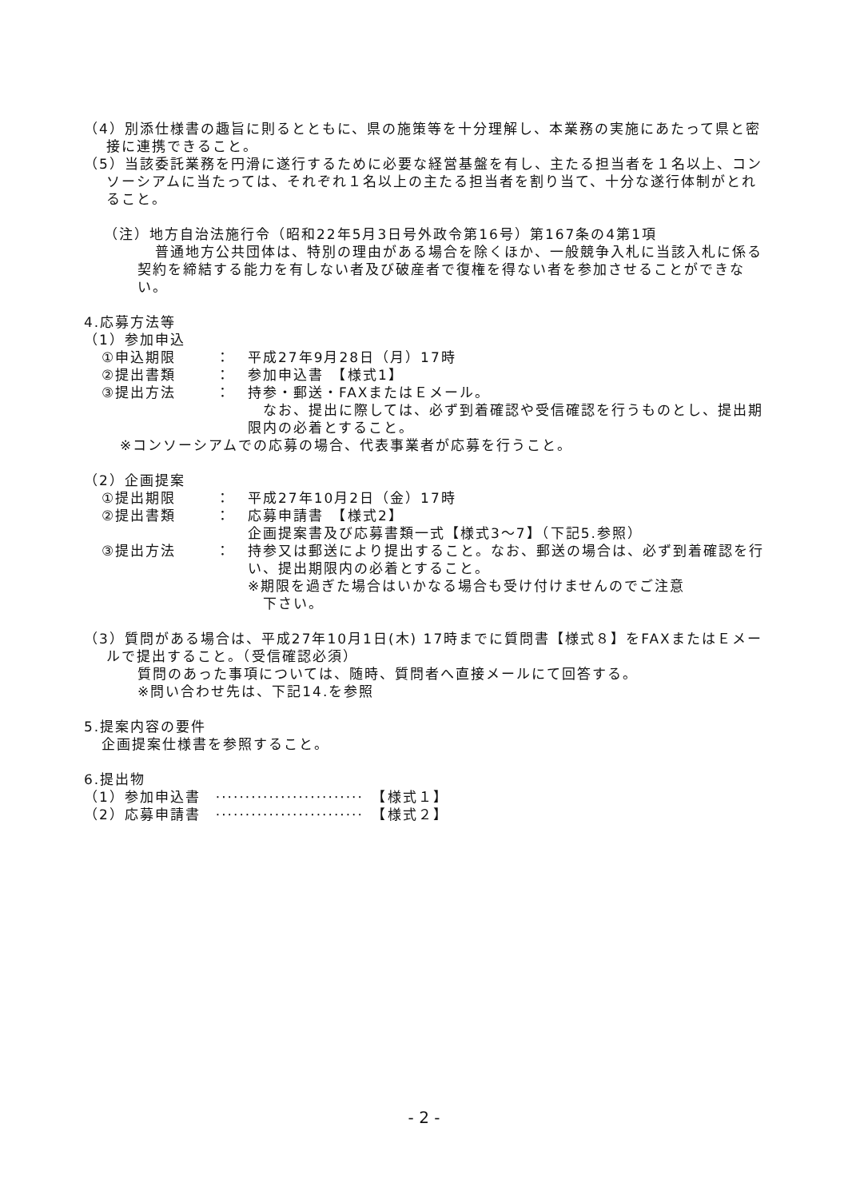（4）別添仕様書の趣旨に則るとともに、県の施策等を十分理解し、本業務の実施にあたって県と密接に連携できること。
（5）当該委託業務を円滑に遂行するために必要な経営基盤を有し、主たる担当者を１名以上、コンソーシアムに当たっては、それぞれ１名以上の主たる担当者を割り当て、十分な遂行体制がとれること。
（注）地方自治法施行令（昭和22年5月3日号外政令第16号）第167条の4第1項
普通地方公共団体は、特別の理由がある場合を除くほか、一般競争入札に当該入札に係る契約を締結する能力を有しない者及び破産者で復権を得ない者を参加させることができない。
4.応募方法等
（1）参加申込
①申込期限 ： 平成27年9月28日（月）17時
②提出書類 ： 参加申込書　【様式1】
③提出方法 ： 持参・郵送・FAXまたはＥメール。
　なお、提出に際しては、必ず到着確認や受信確認を行うものとし、提出期限内の必着とすること。
※コンソーシアムでの応募の場合、代表事業者が応募を行うこと。
（2）企画提案
①提出期限 ： 平成27年10月2日（金）17時
②提出書類 ： 応募申請書　【様式2】
企画提案書及び応募書類一式【様式3～7】（下記5.参照）
③提出方法 ： 持参又は郵送により提出すること。なお、郵送の場合は、必ず到着確認を行い、提出期限内の必着とすること。
※期限を過ぎた場合はいかなる場合も受け付けませんのでご注意
　下さい。
（3）質問がある場合は、平成27年10月1日(木) 17時までに質問書【様式８】をFAXまたはＥメールで提出すること。（受信確認必須）
質問のあった事項については、随時、質問者へ直接メールにて回答する。
※問い合わせ先は、下記14.を参照
5.提案内容の要件
企画提案仕様書を参照すること。
6.提出物
（1）参加申込書　·························　【様式１】
（2）応募申請書　·························　【様式２】
- 2 -